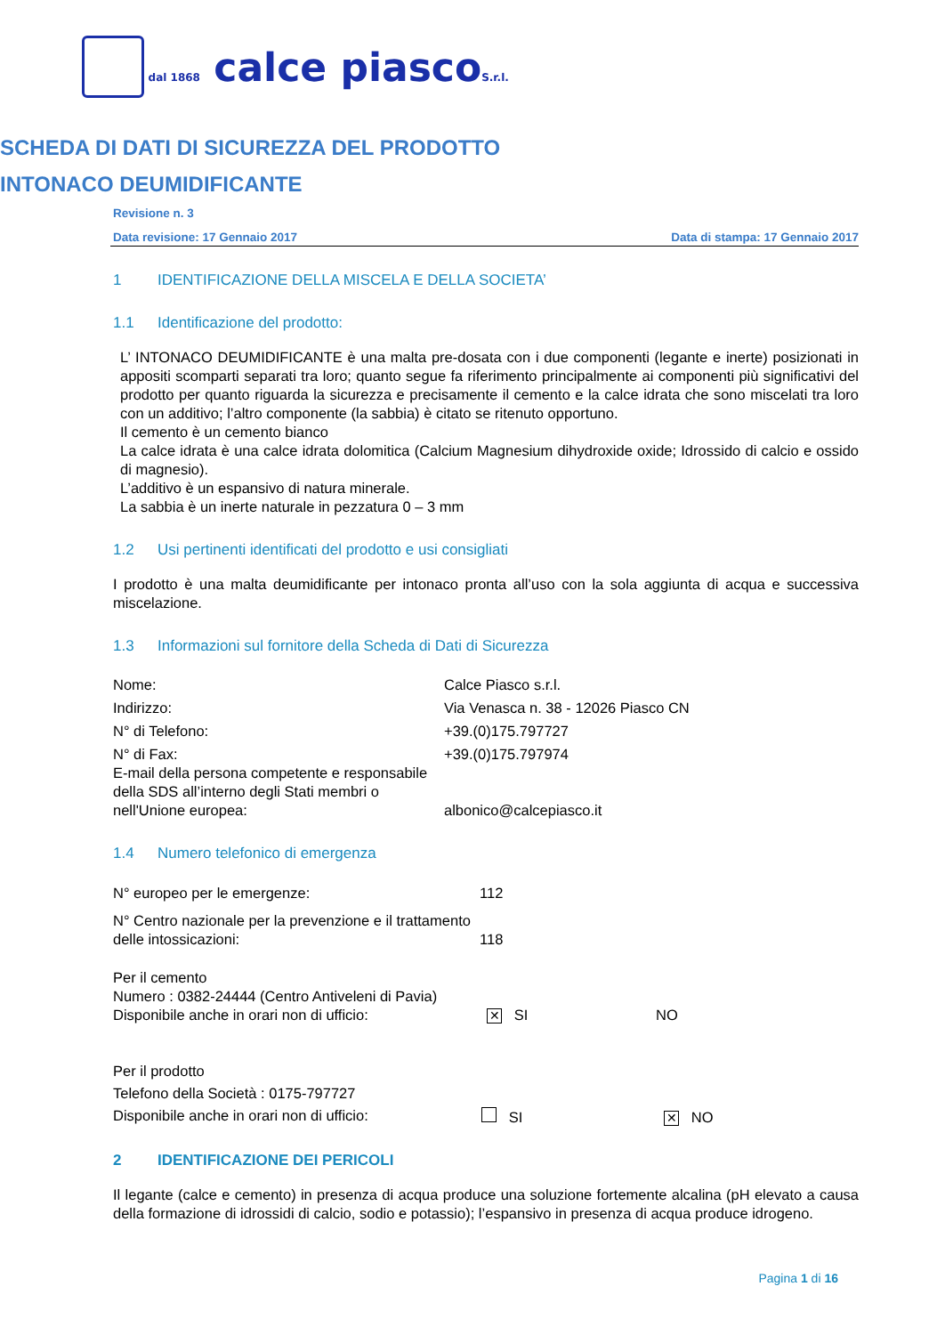dal 1868 calce piascoS.r.l.
SCHEDA DI DATI DI SICUREZZA DEL PRODOTTO
INTONACO DEUMIDIFICANTE
Revisione n. 3
Data revisione: 17 Gennaio 2017 Data di stampa: 17 Gennaio 2017
1 IDENTIFICAZIONE DELLA MISCELA E DELLA SOCIETA’
1.1 Identificazione del prodotto:
L’ INTONACO DEUMIDIFICANTE è una malta pre-dosata con i due componenti (legante e inerte) posizionati in appositi scomparti separati tra loro; quanto segue fa riferimento principalmente ai componenti più significativi del prodotto per quanto riguarda la sicurezza e precisamente il cemento e la calce idrata che sono miscelati tra loro con un additivo; l’altro componente (la sabbia) è citato se ritenuto opportuno.
Il cemento è un cemento bianco
La calce idrata è una calce idrata dolomitica (Calcium Magnesium dihydroxide oxide; Idrossido di calcio e ossido di magnesio).
L’additivo è un espansivo di natura minerale.
La sabbia è un inerte naturale in pezzatura 0 – 3 mm
1.2 Usi pertinenti identificati del prodotto e usi consigliati
I prodotto è una malta deumidificante per intonaco pronta all’uso con la sola aggiunta di acqua e successiva miscelazione.
1.3 Informazioni sul fornitore della Scheda di Dati di Sicurezza
| Nome: | Calce Piasco s.r.l. |
| Indirizzo: | Via Venasca n. 38 - 12026 Piasco CN |
| N° di Telefono: | +39.(0)175.797727 |
| N° di Fax: | +39.(0)175.797974 |
| E-mail della persona competente e responsabile della SDS all’interno degli Stati membri o nell'Unione europea: | albonico@calcepiasco.it |
1.4 Numero telefonico di emergenza
| N° europeo per le emergenze: | 112 |
| N° Centro nazionale per la prevenzione e il trattamento delle intossicazioni: | 118 |
Per il cemento
Numero : 0382-24444 (Centro Antiveleni di Pavia)
| Disponibile anche in orari non di ufficio: | ✕ SI | NO |
Per il prodotto
Telefono della Società : 0175-797727
| Disponibile anche in orari non di ufficio: | SI | ✕ NO |
2 IDENTIFICAZIONE DEI PERICOLI
Il legante (calce e cemento) in presenza di acqua produce una soluzione fortemente alcalina (pH elevato a causa della formazione di idrossidi di calcio, sodio e potassio); l’espansivo in presenza di acqua produce idrogeno.
Pagina 1 di 16